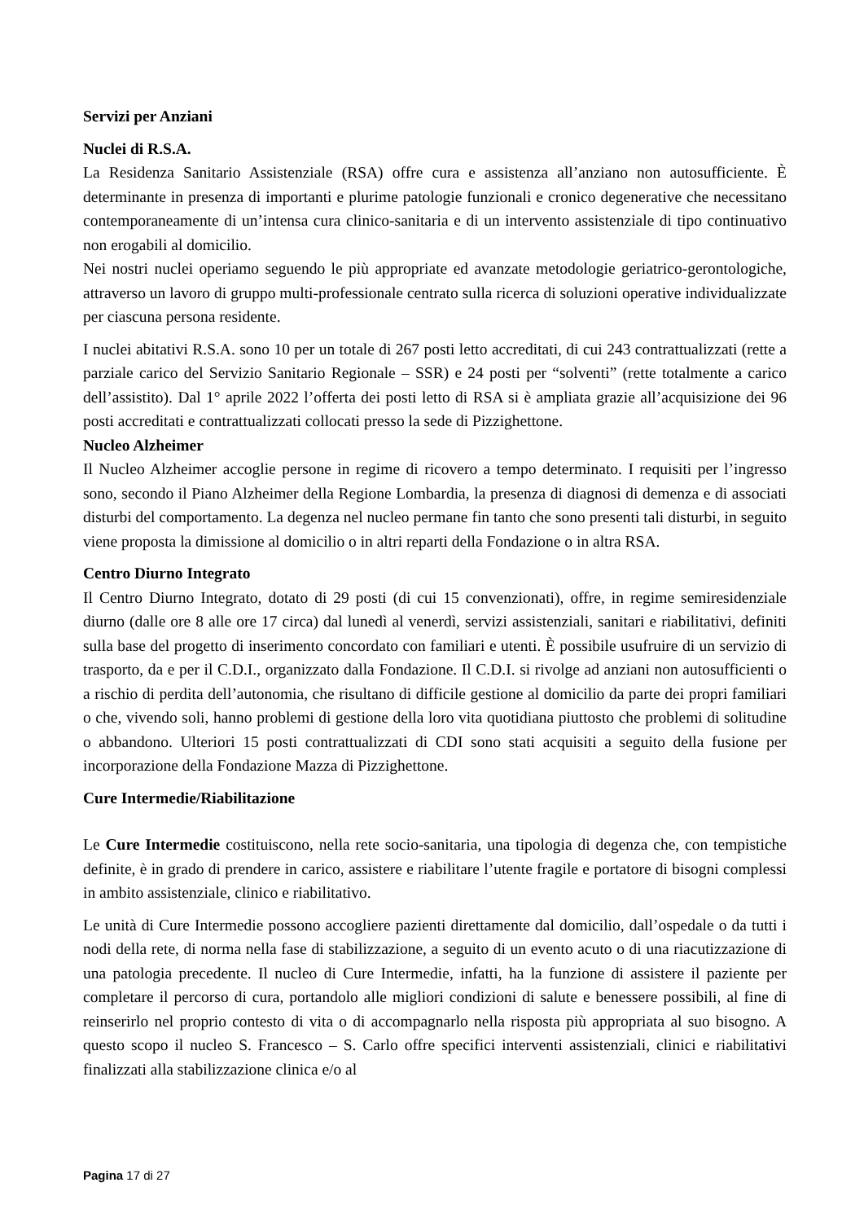Servizi per Anziani
Nuclei di R.S.A.
La Residenza Sanitario Assistenziale (RSA) offre cura e assistenza all’anziano non autosufficiente. È determinante in presenza di importanti e plurime patologie funzionali e cronico degenerative che necessitano contemporaneamente di un’intensa cura clinico-sanitaria e di un intervento assistenziale di tipo continuativo non erogabili al domicilio.
Nei nostri nuclei operiamo seguendo le più appropriate ed avanzate metodologie geriatrico-gerontologiche, attraverso un lavoro di gruppo multi-professionale centrato sulla ricerca di soluzioni operative individualizzate per ciascuna persona residente.
I nuclei abitativi R.S.A. sono 10 per un totale di 267 posti letto accreditati, di cui 243 contrattualizzati (rette a parziale carico del Servizio Sanitario Regionale – SSR) e 24 posti per “solventi” (rette totalmente a carico dell’assistito). Dal 1° aprile 2022 l’offerta dei posti letto di RSA si è ampliata grazie all’acquisizione dei 96 posti accreditati e contrattualizzati collocati presso la sede di Pizzighettone.
Nucleo Alzheimer
Il Nucleo Alzheimer accoglie persone in regime di ricovero a tempo determinato. I requisiti per l’ingresso sono, secondo il Piano Alzheimer della Regione Lombardia, la presenza di diagnosi di demenza e di associati disturbi del comportamento. La degenza nel nucleo permane fin tanto che sono presenti tali disturbi, in seguito viene proposta la dimissione al domicilio o in altri reparti della Fondazione o in altra RSA.
Centro Diurno Integrato
Il Centro Diurno Integrato, dotato di 29 posti (di cui 15 convenzionati), offre, in regime semiresidenziale diurno (dalle ore 8 alle ore 17 circa) dal lunedì al venerdì, servizi assistenziali, sanitari e riabilitativi, definiti sulla base del progetto di inserimento concordato con familiari e utenti. È possibile usufruire di un servizio di trasporto, da e per il C.D.I., organizzato dalla Fondazione. Il C.D.I. si rivolge ad anziani non autosufficienti o a rischio di perdita dell’autonomia, che risultano di difficile gestione al domicilio da parte dei propri familiari o che, vivendo soli, hanno problemi di gestione della loro vita quotidiana piuttosto che problemi di solitudine o abbandono. Ulteriori 15 posti contrattualizzati di CDI sono stati acquisiti a seguito della fusione per incorporazione della Fondazione Mazza di Pizzighettone.
Cure Intermedie/Riabilitazione
Le Cure Intermedie costituiscono, nella rete socio-sanitaria, una tipologia di degenza che, con tempistiche definite, è in grado di prendere in carico, assistere e riabilitare l’utente fragile e portatore di bisogni complessi in ambito assistenziale, clinico e riabilitativo.
Le unità di Cure Intermedie possono accogliere pazienti direttamente dal domicilio, dall’ospedale o da tutti i nodi della rete, di norma nella fase di stabilizzazione, a seguito di un evento acuto o di una riacutizzazione di una patologia precedente. Il nucleo di Cure Intermedie, infatti, ha la funzione di assistere il paziente per completare il percorso di cura, portandolo alle migliori condizioni di salute e benessere possibili, al fine di reinserirlo nel proprio contesto di vita o di accompagnarlo nella risposta più appropriata al suo bisogno. A questo scopo il nucleo S. Francesco – S. Carlo offre specifici interventi assistenziali, clinici e riabilitativi finalizzati alla stabilizzazione clinica e/o al
Pagina 17 di 27